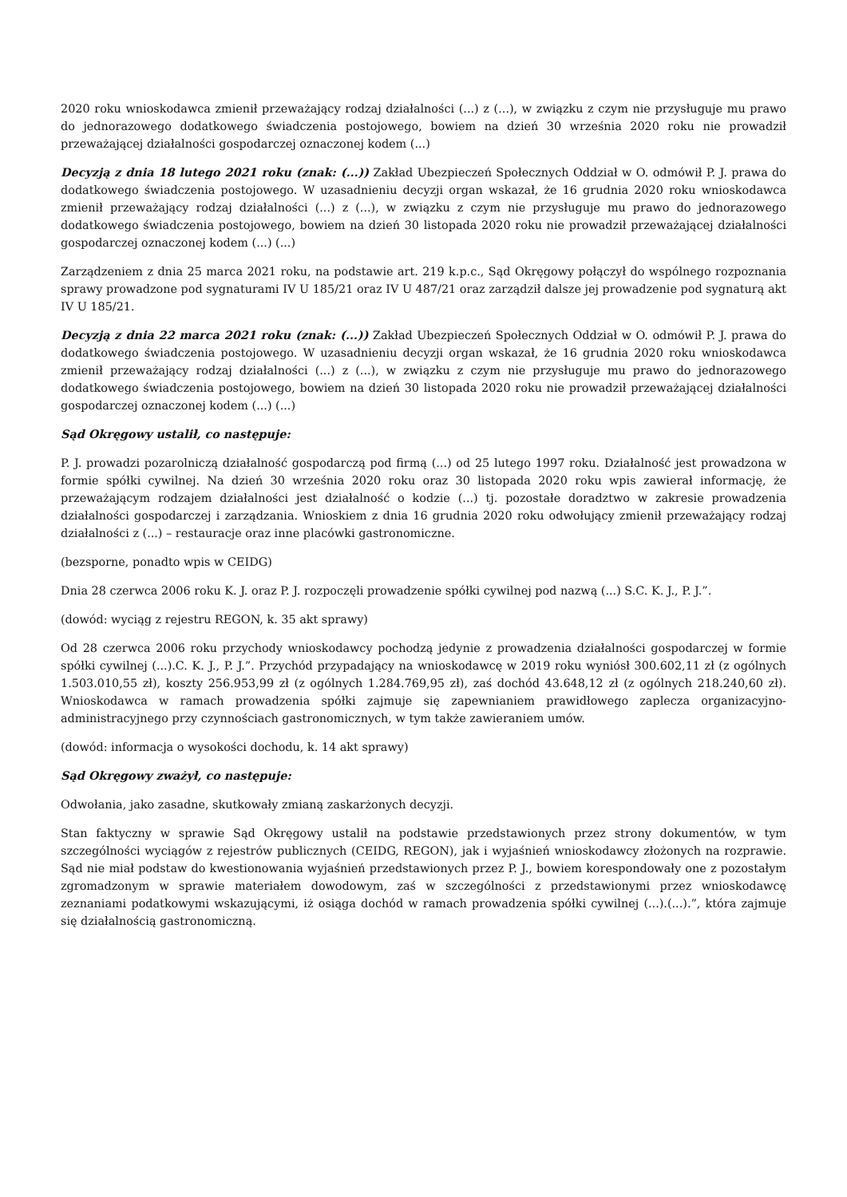2020 roku wnioskodawca zmienił przeważający rodzaj działalności (...) z (...), w związku z czym nie przysługuje mu prawo do jednorazowego dodatkowego świadczenia postojowego, bowiem na dzień 30 września 2020 roku nie prowadził przeważającej działalności gospodarczej oznaczonej kodem (...)
Decyzją z dnia 18 lutego 2021 roku (znak: (...)) Zakład Ubezpieczeń Społecznych Oddział w O. odmówił P. J. prawa do dodatkowego świadczenia postojowego. W uzasadnieniu decyzji organ wskazał, że 16 grudnia 2020 roku wnioskodawca zmienił przeważający rodzaj działalności (...) z (...), w związku z czym nie przysługuje mu prawo do jednorazowego dodatkowego świadczenia postojowego, bowiem na dzień 30 listopada 2020 roku nie prowadził przeważającej działalności gospodarczej oznaczonej kodem (...) (...)
Zarządzeniem z dnia 25 marca 2021 roku, na podstawie art. 219 k.p.c., Sąd Okręgowy połączył do wspólnego rozpoznania sprawy prowadzone pod sygnaturami IV U 185/21 oraz IV U 487/21 oraz zarządził dalsze jej prowadzenie pod sygnaturą akt IV U 185/21.
Decyzją z dnia 22 marca 2021 roku (znak: (...)) Zakład Ubezpieczeń Społecznych Oddział w O. odmówił P. J. prawa do dodatkowego świadczenia postojowego. W uzasadnieniu decyzji organ wskazał, że 16 grudnia 2020 roku wnioskodawca zmienił przeważający rodzaj działalności (...) z (...), w związku z czym nie przysługuje mu prawo do jednorazowego dodatkowego świadczenia postojowego, bowiem na dzień 30 listopada 2020 roku nie prowadził przeważającej działalności gospodarczej oznaczonej kodem (...) (...)
Sąd Okręgowy ustalił, co następuje:
P. J. prowadzi pozarolniczą działalność gospodarczą pod firmą (...) od 25 lutego 1997 roku. Działalność jest prowadzona w formie spółki cywilnej. Na dzień 30 września 2020 roku oraz 30 listopada 2020 roku wpis zawierał informację, że przeważającym rodzajem działalności jest działalność o kodzie (...) tj. pozostałe doradztwo w zakresie prowadzenia działalności gospodarczej i zarządzania. Wnioskiem z dnia 16 grudnia 2020 roku odwołujący zmienił przeważający rodzaj działalności z (...) – restauracje oraz inne placówki gastronomiczne.
(bezsporne, ponadto wpis w CEIDG)
Dnia 28 czerwca 2006 roku K. J. oraz P. J. rozpoczęli prowadzenie spółki cywilnej pod nazwą (...) S.C. K. J., P. J.”.
(dowód: wyciąg z rejestru REGON, k. 35 akt sprawy)
Od 28 czerwca 2006 roku przychody wnioskodawcy pochodzą jedynie z prowadzenia działalności gospodarczej w formie spółki cywilnej (...).C. K. J., P. J.”. Przychód przypadający na wnioskodawcę w 2019 roku wyniósł 300.602,11 zł (z ogólnych 1.503.010,55 zł), koszty 256.953,99 zł (z ogólnych 1.284.769,95 zł), zaś dochód 43.648,12 zł (z ogólnych 218.240,60 zł). Wnioskodawca w ramach prowadzenia spółki zajmuje się zapewnianiem prawidłowego zaplecza organizacyjno-administracyjnego przy czynnościach gastronomicznych, w tym także zawieraniem umów.
(dowód: informacja o wysokości dochodu, k. 14 akt sprawy)
Sąd Okręgowy zważył, co następuje:
Odwołania, jako zasadne, skutkowały zmianą zaskarżonych decyzji.
Stan faktyczny w sprawie Sąd Okręgowy ustalił na podstawie przedstawionych przez strony dokumentów, w tym szczególności wyciągów z rejestrów publicznych (CEIDG, REGON), jak i wyjaśnień wnioskodawcy złożonych na rozprawie. Sąd nie miał podstaw do kwestionowania wyjaśnień przedstawionych przez P. J., bowiem korespondowały one z pozostałym zgromadzonym w sprawie materiałem dowodowym, zaś w szczególności z przedstawionymi przez wnioskodawcę zeznaniami podatkowymi wskazującymi, iż osiąga dochód w ramach prowadzenia spółki cywilnej (...).(...).”, która zajmuje się działalnością gastronomiczną.